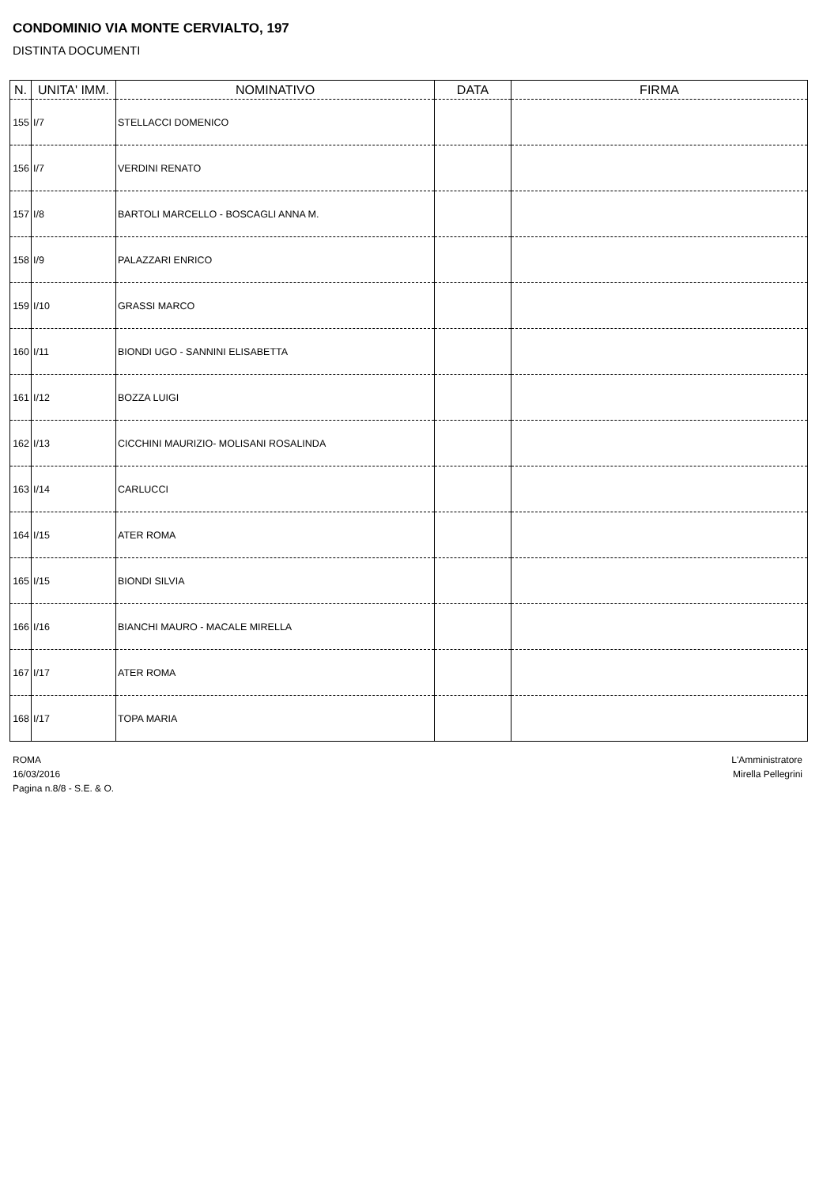CONDOMINIO VIA MONTE CERVIALTO, 197
DISTINTA DOCUMENTI
| N. | UNITA' IMM. | NOMINATIVO | DATA | FIRMA |
| --- | --- | --- | --- | --- |
| 155 | I/7 | STELLACCI DOMENICO | | |
| 156 | I/7 | VERDINI RENATO | | |
| 157 | I/8 | BARTOLI MARCELLO - BOSCAGLI ANNA M. | | |
| 158 | I/9 | PALAZZARI ENRICO | | |
| 159 | I/10 | GRASSI MARCO | | |
| 160 | I/11 | BIONDI UGO - SANNINI ELISABETTA | | |
| 161 | I/12 | BOZZA LUIGI | | |
| 162 | I/13 | CICCHINI MAURIZIO- MOLISANI ROSALINDA | | |
| 163 | I/14 | CARLUCCI | | |
| 164 | I/15 | ATER ROMA | | |
| 165 | I/15 | BIONDI SILVIA | | |
| 166 | I/16 | BIANCHI MAURO - MACALE MIRELLA | | |
| 167 | I/17 | ATER ROMA | | |
| 168 | I/17 | TOPA MARIA | | |
ROMA
16/03/2016
Pagina n.8/8 - S.E. & O.
L'Amministratore
Mirella Pellegrini